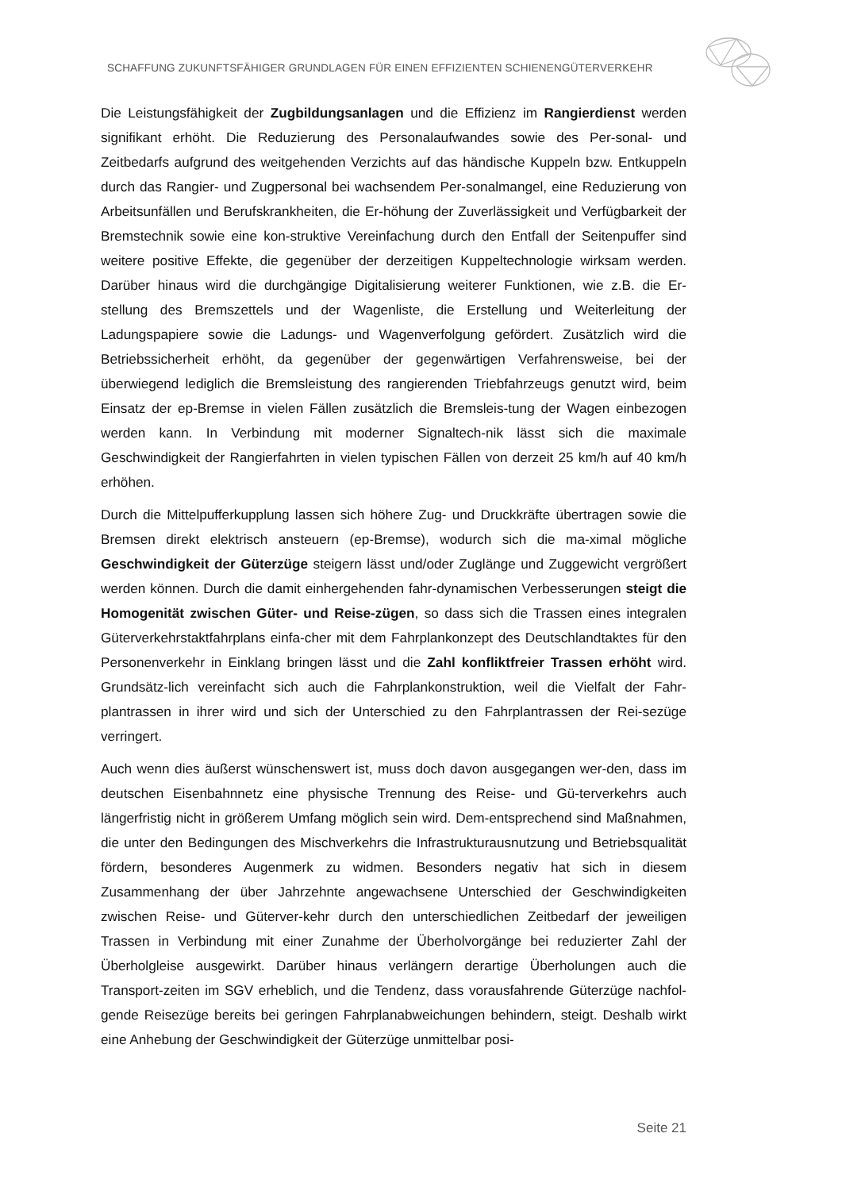SCHAFFUNG ZUKUNFTSFÄHIGER GRUNDLAGEN FÜR EINEN EFFIZIENTEN SCHIENENGÜTERVERKEHR
Die Leistungsfähigkeit der Zugbildungsanlagen und die Effizienz im Rangierdienst werden signifikant erhöht. Die Reduzierung des Personalaufwandes sowie des Per-sonal- und Zeitbedarfs aufgrund des weitgehenden Verzichts auf das händische Kuppeln bzw. Entkuppeln durch das Rangier- und Zugpersonal bei wachsendem Per-sonalmangel, eine Reduzierung von Arbeitsunfällen und Berufskrankheiten, die Er-höhung der Zuverlässigkeit und Verfügbarkeit der Bremstechnik sowie eine kon-struktive Vereinfachung durch den Entfall der Seitenpuffer sind weitere positive Effekte, die gegenüber der derzeitigen Kuppeltechnologie wirksam werden. Darüber hinaus wird die durchgängige Digitalisierung weiterer Funktionen, wie z.B. die Er-stellung des Bremszettels und der Wagenliste, die Erstellung und Weiterleitung der Ladungspapiere sowie die Ladungs- und Wagenverfolgung gefördert. Zusätzlich wird die Betriebssicherheit erhöht, da gegenüber der gegenwärtigen Verfahrensweise, bei der überwiegend lediglich die Bremsleistung des rangierenden Triebfahrzeugs genutzt wird, beim Einsatz der ep-Bremse in vielen Fällen zusätzlich die Bremsleis-tung der Wagen einbezogen werden kann. In Verbindung mit moderner Signaltech-nik lässt sich die maximale Geschwindigkeit der Rangierfahrten in vielen typischen Fällen von derzeit 25 km/h auf 40 km/h erhöhen.
Durch die Mittelpufferkupplung lassen sich höhere Zug- und Druckkräfte übertragen sowie die Bremsen direkt elektrisch ansteuern (ep-Bremse), wodurch sich die ma-ximal mögliche Geschwindigkeit der Güterzüge steigern lässt und/oder Zuglänge und Zuggewicht vergrößert werden können. Durch die damit einhergehenden fahr-dynamischen Verbesserungen steigt die Homogenität zwischen Güter- und Reise-zügen, so dass sich die Trassen eines integralen Güterverkehrstaktfahrplans einfa-cher mit dem Fahrplankonzept des Deutschlandtaktes für den Personenverkehr in Einklang bringen lässt und die Zahl konfliktfreier Trassen erhöht wird. Grundsätz-lich vereinfacht sich auch die Fahrplankonstruktion, weil die Vielfalt der Fahr-plantrassen in ihrer wird und sich der Unterschied zu den Fahrplantrassen der Rei-sezüge verringert.
Auch wenn dies äußerst wünschenswert ist, muss doch davon ausgegangen wer-den, dass im deutschen Eisenbahnnetz eine physische Trennung des Reise- und Gü-terverkehrs auch längerfristig nicht in größerem Umfang möglich sein wird. Dem-entsprechend sind Maßnahmen, die unter den Bedingungen des Mischverkehrs die Infrastrukturausnutzung und Betriebsqualität fördern, besonderes Augenmerk zu widmen. Besonders negativ hat sich in diesem Zusammenhang der über Jahrzehnte angewachsene Unterschied der Geschwindigkeiten zwischen Reise- und Güterver-kehr durch den unterschiedlichen Zeitbedarf der jeweiligen Trassen in Verbindung mit einer Zunahme der Überholvorgänge bei reduzierter Zahl der Überholgleise ausgewirkt. Darüber hinaus verlängern derartige Überholungen auch die Transport-zeiten im SGV erheblich, und die Tendenz, dass vorausfahrende Güterzüge nachfol-gende Reisezüge bereits bei geringen Fahrplanabweichungen behindern, steigt. Deshalb wirkt eine Anhebung der Geschwindigkeit der Güterzüge unmittelbar posi-
Seite 21